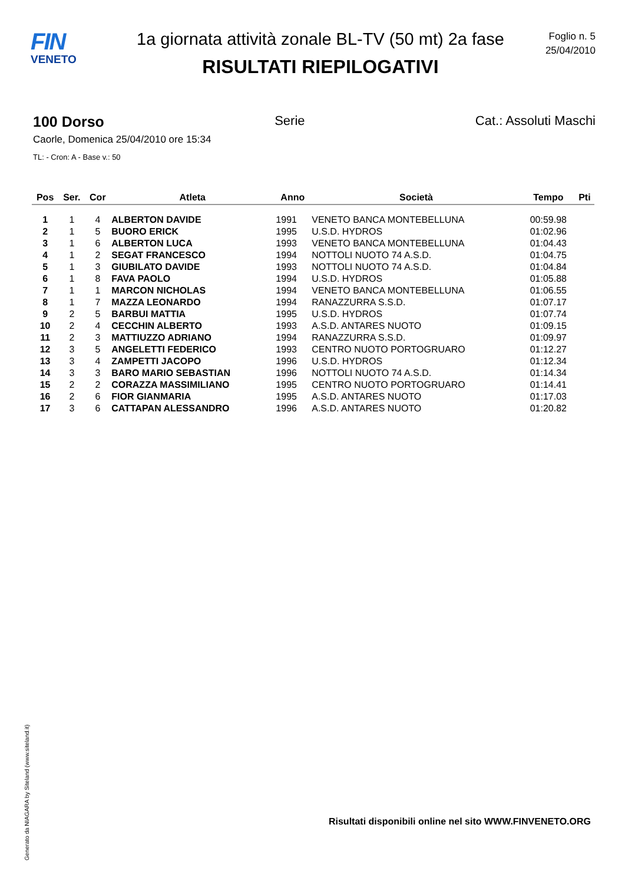FIN
VENETO
1a giornata attività zonale BL-TV (50 mt) 2a fase
RISULTATI RIEPILOGATIVI
Foglio n. 5
25/04/2010
100 Dorso Serie Cat.: Assoluti Maschi
Caorle, Domenica 25/04/2010 ore 15:34
TL: - Cron: A - Base v.: 50
| Pos | Ser. | Cor | Atleta | Anno | Società | Tempo | Pti |
| --- | --- | --- | --- | --- | --- | --- | --- |
| 1 | 1 | 4 | ALBERTON DAVIDE | 1991 | VENETO BANCA MONTEBELLUNA | 00:59.98 | |
| 2 | 1 | 5 | BUORO ERICK | 1995 | U.S.D. HYDROS | 01:02.96 | |
| 3 | 1 | 6 | ALBERTON LUCA | 1993 | VENETO BANCA MONTEBELLUNA | 01:04.43 | |
| 4 | 1 | 2 | SEGAT FRANCESCO | 1994 | NOTTOLI NUOTO 74 A.S.D. | 01:04.75 | |
| 5 | 1 | 3 | GIUBILATO DAVIDE | 1993 | NOTTOLI NUOTO 74 A.S.D. | 01:04.84 | |
| 6 | 1 | 8 | FAVA PAOLO | 1994 | U.S.D. HYDROS | 01:05.88 | |
| 7 | 1 | 1 | MARCON NICHOLAS | 1994 | VENETO BANCA MONTEBELLUNA | 01:06.55 | |
| 8 | 1 | 7 | MAZZA LEONARDO | 1994 | RANAZZURRA S.S.D. | 01:07.17 | |
| 9 | 2 | 5 | BARBUI MATTIA | 1995 | U.S.D. HYDROS | 01:07.74 | |
| 10 | 2 | 4 | CECCHIN ALBERTO | 1993 | A.S.D. ANTARES NUOTO | 01:09.15 | |
| 11 | 2 | 3 | MATTIUZZO ADRIANO | 1994 | RANAZZURRA S.S.D. | 01:09.97 | |
| 12 | 3 | 5 | ANGELETTI FEDERICO | 1993 | CENTRO NUOTO PORTOGRUARO | 01:12.27 | |
| 13 | 3 | 4 | ZAMPETTI JACOPO | 1996 | U.S.D. HYDROS | 01:12.34 | |
| 14 | 3 | 3 | BARO MARIO SEBASTIAN | 1996 | NOTTOLI NUOTO 74 A.S.D. | 01:14.34 | |
| 15 | 2 | 2 | CORAZZA MASSIMILIANO | 1995 | CENTRO NUOTO PORTOGRUARO | 01:14.41 | |
| 16 | 2 | 6 | FIOR GIANMARIA | 1995 | A.S.D. ANTARES NUOTO | 01:17.03 | |
| 17 | 3 | 6 | CATTAPAN ALESSANDRO | 1996 | A.S.D. ANTARES NUOTO | 01:20.82 | |
Generato da NIAGARA by Siteland (www.siteland.it)
Risultati disponibili online nel sito WWW.FINVENETO.ORG